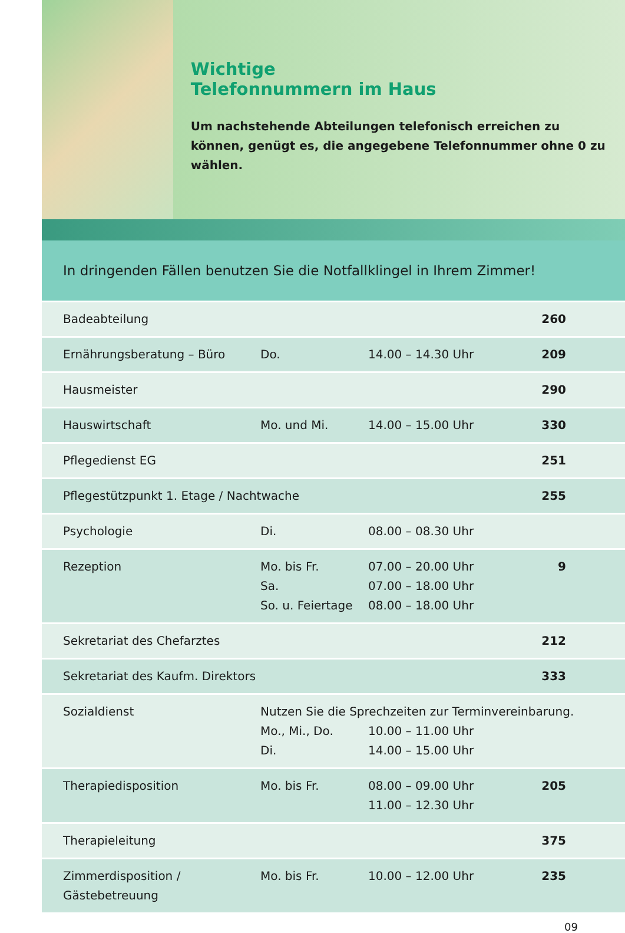Wichtige
Telefonnummern im Haus
Um nachstehende Abteilungen telefonisch erreichen zu können, genügt es, die angegebene Telefonnummer ohne 0 zu wählen.
In dringenden Fällen benutzen Sie die Notfallklingel in Ihrem Zimmer!
| Badeabteilung | | | 260 |
| Ernährungsberatung – Büro | Do. | 14.00 – 14.30 Uhr | 209 |
| Hausmeister | | | 290 |
| Hauswirtschaft | Mo. und Mi. | 14.00 – 15.00 Uhr | 330 |
| Pflegedienst EG | | | 251 |
| Pflegestützpunkt 1. Etage / Nachtwache | | | 255 |
| Psychologie | Di. | 08.00 – 08.30 Uhr | |
| Rezeption | Mo. bis Fr. Sa. So. u. Feiertage | 07.00 – 20.00 Uhr 07.00 – 18.00 Uhr 08.00 – 18.00 Uhr | 9 |
| Sekretariat des Chefarztes | | | 212 |
| Sekretariat des Kaufm. Direktors | | | 333 |
| Sozialdienst | Nutzen Sie die Sprechzeiten zur Terminvereinbarung. Mo., Mi., Do. 10.00 – 11.00 Uhr Di. 14.00 – 15.00 Uhr | | |
| Therapiedisposition | Mo. bis Fr. | 08.00 – 09.00 Uhr 11.00 – 12.30 Uhr | 205 |
| Therapieleitung | | | 375 |
| Zimmerdisposition / Gästebetreuung | Mo. bis Fr. | 10.00 – 12.00 Uhr | 235 |
09